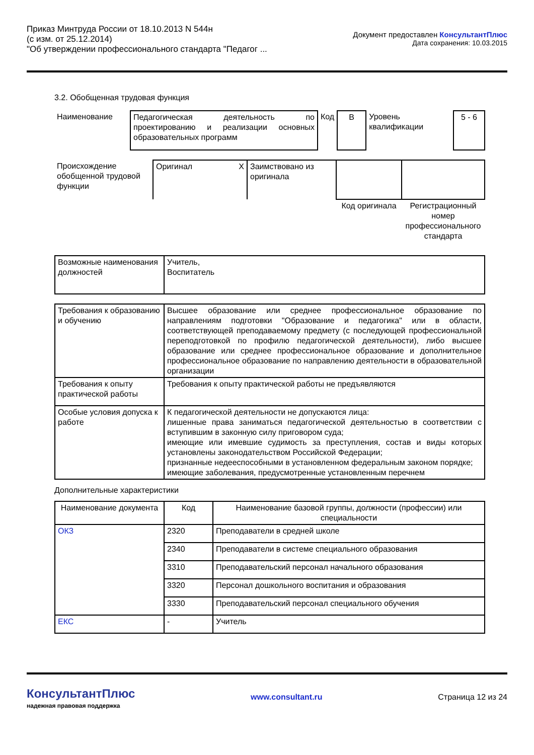Приказ Минтруда России от 18.10.2013 N 544н
(с изм. от 25.12.2014)
"Об утверждении профессионального стандарта "Педагог ...
Документ предоставлен КонсультантПлюс
Дата сохранения: 10.03.2015
3.2. Обобщенная трудовая функция
| Наименование | Педагогическая деятельность по проектированию и реализации основных образовательных программ | Код | B | Уровень квалификации | 5 - 6 |
| Происхождение обобщенной трудовой функции | Оригинал X | Заимствовано из оригинала | | |
| | | | Код оригинала | Регистрационный номер профессионального стандарта |
| Возможные наименования должностей | Учитель, Воспитатель |
| Требования к образованию и обучению | Высшее образование или среднее профессиональное образование по направлениям подготовки "Образование и педагогика" или в области, соответствующей преподаваемому предмету (с последующей профессиональной переподготовкой по профилю педагогической деятельности), либо высшее образование или среднее профессиональное образование и дополнительное профессиональное образование по направлению деятельности в образовательной организации |
| Требования к опыту практической работы | Требования к опыту практической работы не предъявляются |
| Особые условия допуска к работе | К педагогической деятельности не допускаются лица: лишенные права заниматься педагогической деятельностью в соответствии с вступившим в законную силу приговором суда; имеющие или имевшие судимость за преступления, состав и виды которых установлены законодательством Российской Федерации; признанные недееспособными в установленном федеральным законом порядке; имеющие заболевания, предусмотренные установленным перечнем |
Дополнительные характеристики
| Наименование документа | Код | Наименование базовой группы, должности (профессии) или специальности |
| --- | --- | --- |
| ОКЗ | 2320 | Преподаватели в средней школе |
| | 2340 | Преподаватели в системе специального образования |
| | 3310 | Преподавательский персонал начального образования |
| | 3320 | Персонал дошкольного воспитания и образования |
| | 3330 | Преподавательский персонал специального обучения |
| ЕКС | - | Учитель |
КонсультантПлюс
надежная правовая поддержка
www.consultant.ru Страница 12 из 24